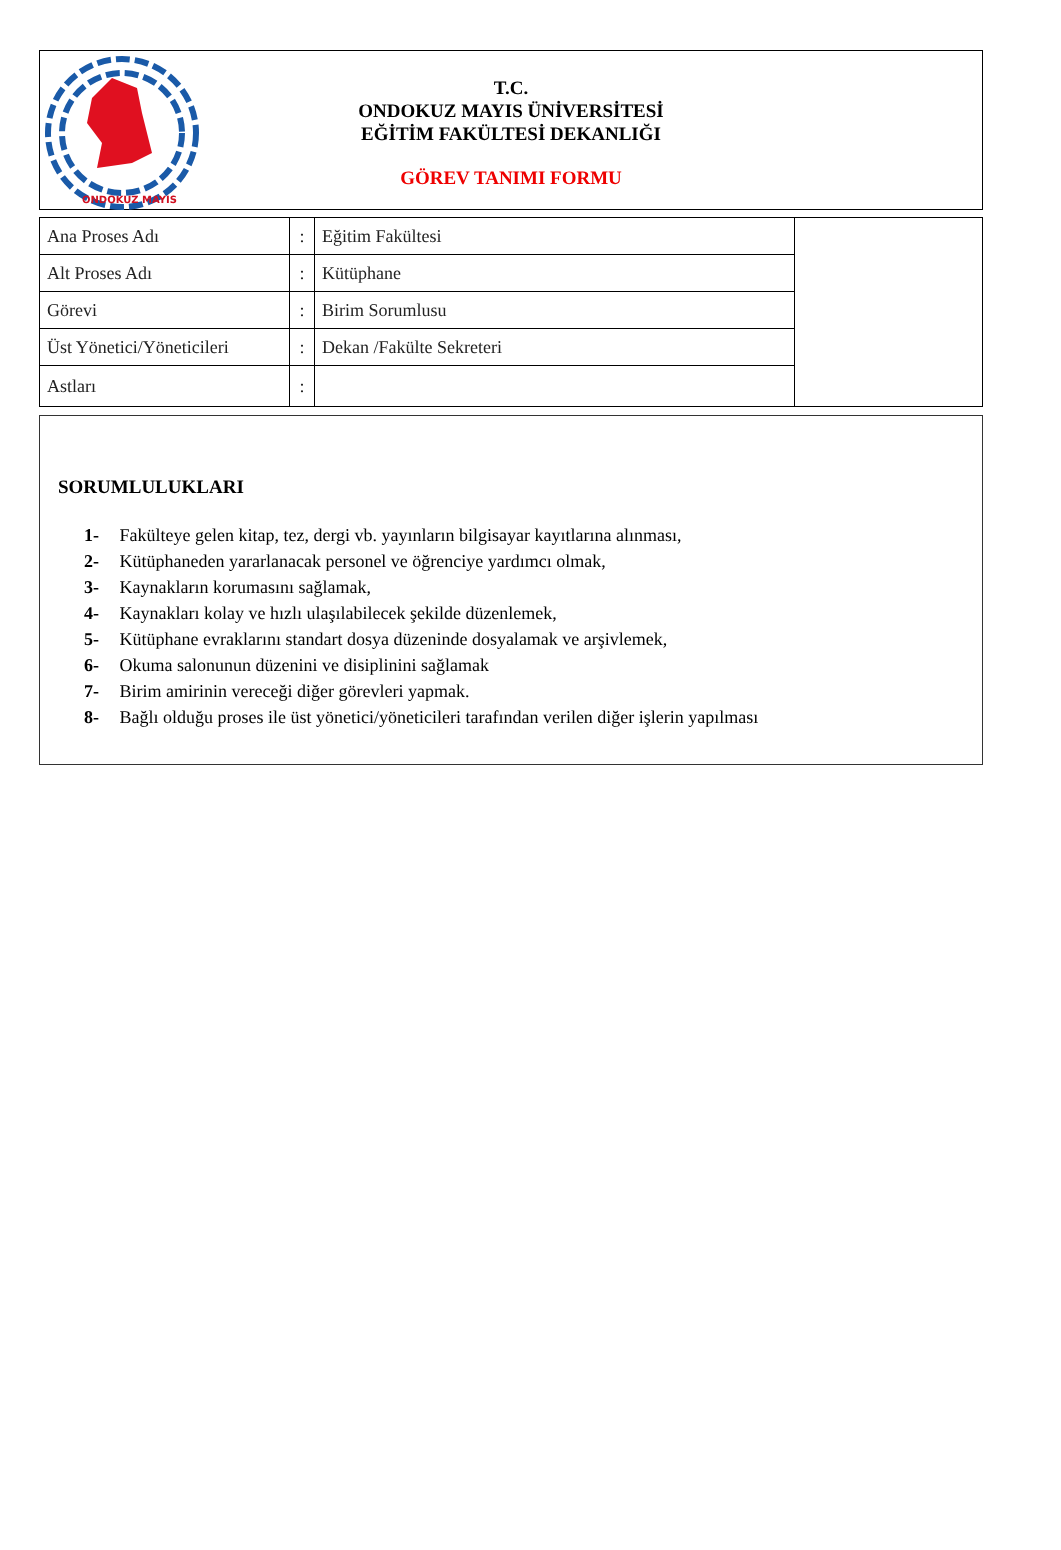ONDOKUZ MAYIS
T.C.
ONDOKUZ MAYIS ÜNİVERSİTESİ
EĞİTİM FAKÜLTESİ DEKANLIĞI
GÖREV TANIMI FORMU
| Ana Proses Adı | : | Eğitim Fakültesi | |
| Alt Proses Adı | : | Kütüphane | |
| Görevi | : | Birim Sorumlusu | |
| Üst Yönetici/Yöneticileri | : | Dekan /Fakülte Sekreteri | |
| Astları | : | | |
SORUMLULUKLARI
1- Fakülteye gelen kitap, tez, dergi vb. yayınların bilgisayar kayıtlarına alınması,
2- Kütüphaneden yararlanacak personel ve öğrenciye yardımcı olmak,
3- Kaynakların korumasını sağlamak,
4- Kaynakları kolay ve hızlı ulaşılabilecek şekilde düzenlemek,
5- Kütüphane evraklarını standart dosya düzeninde dosyalamak ve arşivlemek,
6- Okuma salonunun düzenini ve disiplinini sağlamak
7- Birim amirinin vereceği diğer görevleri yapmak.
8- Bağlı olduğu proses ile üst yönetici/yöneticileri tarafından verilen diğer işlerin yapılması